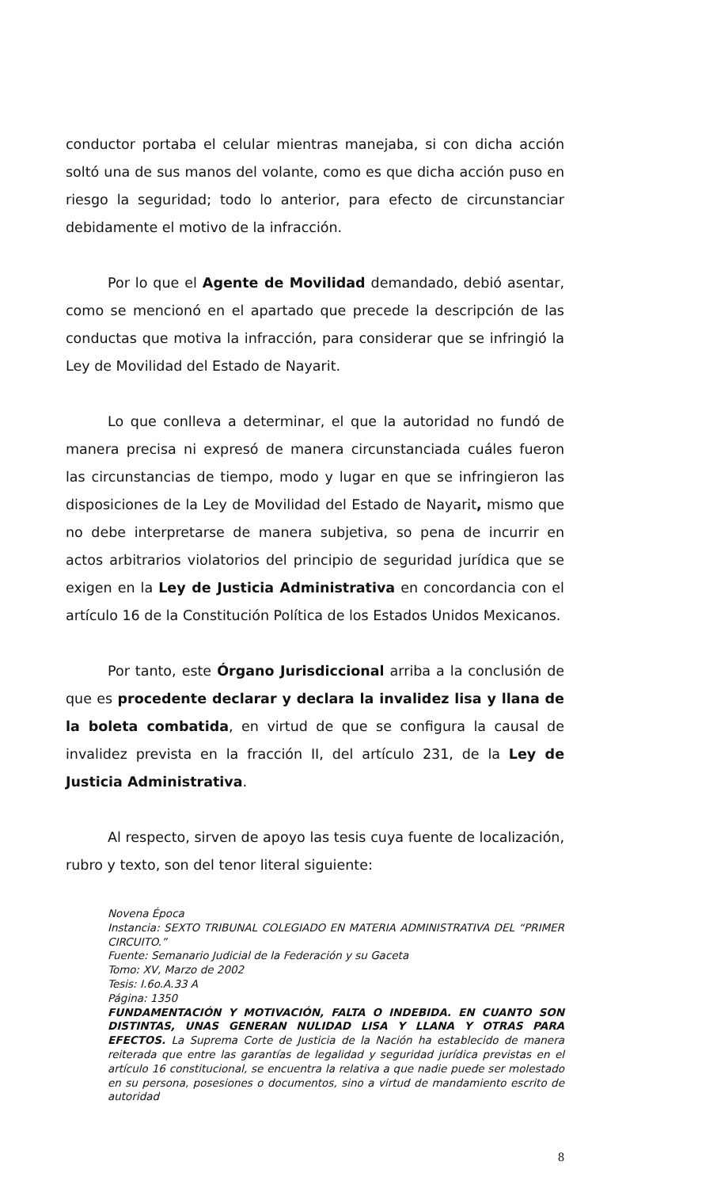conductor portaba el celular mientras manejaba, si con dicha acción soltó una de sus manos del volante, como es que dicha acción puso en riesgo la seguridad; todo lo anterior, para efecto de circunstanciar debidamente el motivo de la infracción.
Por lo que el Agente de Movilidad demandado, debió asentar, como se mencionó en el apartado que precede la descripción de las conductas que motiva la infracción, para considerar que se infringió la Ley de Movilidad del Estado de Nayarit.
Lo que conlleva a determinar, el que la autoridad no fundó de manera precisa ni expresó de manera circunstanciada cuáles fueron las circunstancias de tiempo, modo y lugar en que se infringieron las disposiciones de la Ley de Movilidad del Estado de Nayarit, mismo que no debe interpretarse de manera subjetiva, so pena de incurrir en actos arbitrarios violatorios del principio de seguridad jurídica que se exigen en la Ley de Justicia Administrativa en concordancia con el artículo 16 de la Constitución Política de los Estados Unidos Mexicanos.
Por tanto, este Órgano Jurisdiccional arriba a la conclusión de que es procedente declarar y declara la invalidez lisa y llana de la boleta combatida, en virtud de que se configura la causal de invalidez prevista en la fracción II, del artículo 231, de la Ley de Justicia Administrativa.
Al respecto, sirven de apoyo las tesis cuya fuente de localización, rubro y texto, son del tenor literal siguiente:
Novena Época
Instancia: SEXTO TRIBUNAL COLEGIADO EN MATERIA ADMINISTRATIVA DEL “PRIMER CIRCUITO.”
Fuente: Semanario Judicial de la Federación y su Gaceta
Tomo: XV, Marzo de 2002
Tesis: I.6o.A.33 A
Página: 1350
FUNDAMENTACIÓN Y MOTIVACIÓN, FALTA O INDEBIDA. EN CUANTO SON DISTINTAS, UNAS GENERAN NULIDAD LISA Y LLANA Y OTRAS PARA EFECTOS. La Suprema Corte de Justicia de la Nación ha establecido de manera reiterada que entre las garantías de legalidad y seguridad jurídica previstas en el artículo 16 constitucional, se encuentra la relativa a que nadie puede ser molestado en su persona, posesiones o documentos, sino a virtud de mandamiento escrito de autoridad
8